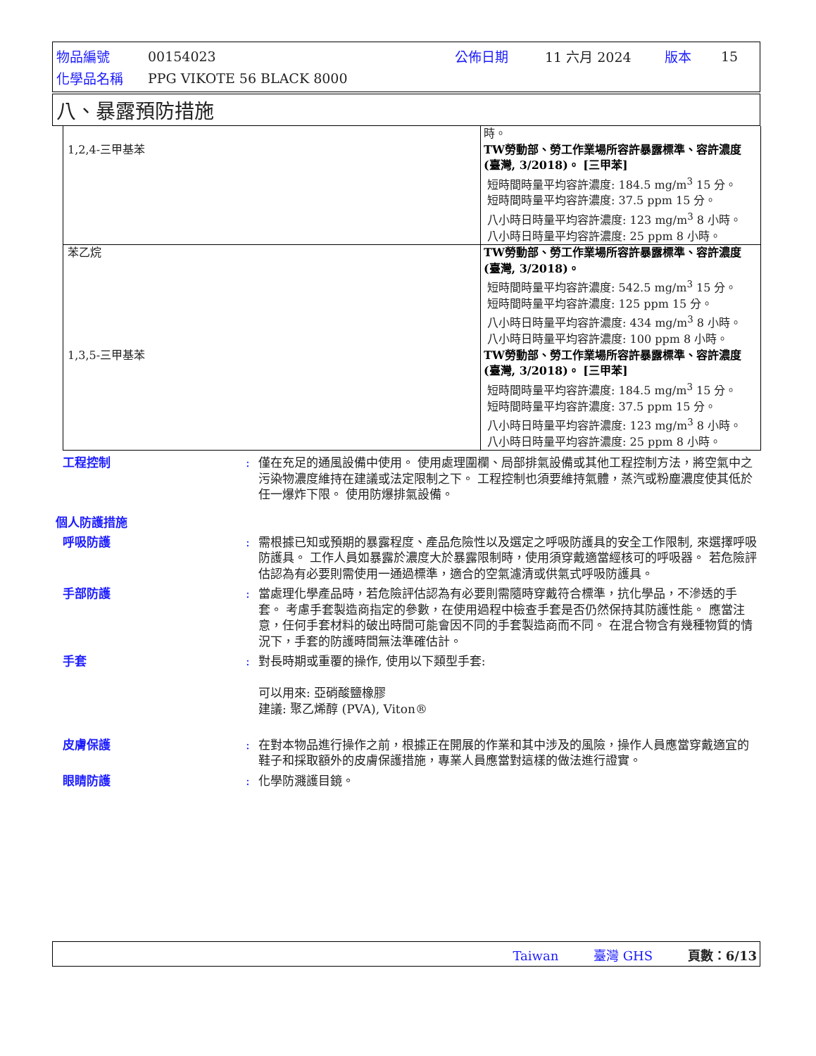| 物品編號 | 00154023 | 公佈日期 | 11 六月 2024 | 版本 | 15 |
| 化學品名稱 | PPG VIKOTE 56 BLACK 8000 | | | | |
八、暴露預防措施
| 1,2,4-三甲基苯 | 時。 TW勞動部、勞工作業場所容許暴露標準、容許濃度 (臺灣, 3/2018)。 [三甲苯] 短時間時量平均容許濃度: 184.5 mg/m<sup>3</sup> 15 分。 短時間時量平均容許濃度: 37.5 ppm 15 分。 八小時日時量平均容許濃度: 123 mg/m<sup>3</sup> 8 小時。 八小時日時量平均容許濃度: 25 ppm 8 小時。 |
| 苯乙烷 | TW勞動部、勞工作業場所容許暴露標準、容許濃度 (臺灣, 3/2018)。 短時間時量平均容許濃度: 542.5 mg/m<sup>3</sup> 15 分。 短時間時量平均容許濃度: 125 ppm 15 分。 八小時日時量平均容許濃度: 434 mg/m<sup>3</sup> 8 小時。 八小時日時量平均容許濃度: 100 ppm 8 小時。 |
| 1,3,5-三甲基苯 | TW勞動部、勞工作業場所容許暴露標準、容許濃度 (臺灣, 3/2018)。 [三甲苯] 短時間時量平均容許濃度: 184.5 mg/m<sup>3</sup> 15 分。 短時間時量平均容許濃度: 37.5 ppm 15 分。 八小時日時量平均容許濃度: 123 mg/m<sup>3</sup> 8 小時。 八小時日時量平均容許濃度: 25 ppm 8 小時。 |
工程控制 : 僅在充足的通風設備中使用。 使用處理圍欄、局部排氣設備或其他工程控制方法，將空氣中之污染物濃度維持在建議或法定限制之下。 工程控制也須要維持氣體，蒸汽或粉塵濃度使其低於任一爆炸下限。 使用防爆排氣設備。
個人防護措施
呼吸防護 : 需根據已知或預期的暴露程度、產品危險性以及選定之呼吸防護具的安全工作限制, 來選擇呼吸防護具。 工作人員如暴露於濃度大於暴露限制時，使用須穿戴適當經核可的呼吸器。 若危險評估認為有必要則需使用一通過標準，適合的空氣濾清或供氣式呼吸防護具。
手部防護 : 當處理化學產品時，若危險評估認為有必要則需隨時穿戴符合標準，抗化學品，不滲透的手套。 考慮手套製造商指定的參數，在使用過程中檢查手套是否仍然保持其防護性能。 應當注意，任何手套材料的破出時間可能會因不同的手套製造商而不同。 在混合物含有幾種物質的情況下，手套的防護時間無法準確估計。
手套 : 對長時期或重覆的操作, 使用以下類型手套:
可以用來: 亞硝酸鹽橡膠
建議: 聚乙烯醇 (PVA), Viton®
皮膚保護 : 在對本物品進行操作之前，根據正在開展的作業和其中涉及的風險，操作人員應當穿戴適宜的鞋子和採取額外的皮膚保護措施，專業人員應當對這樣的做法進行證實。
眼睛防護 : 化學防濺護目鏡。
Taiwan 臺灣 GHS 頁數：6/13